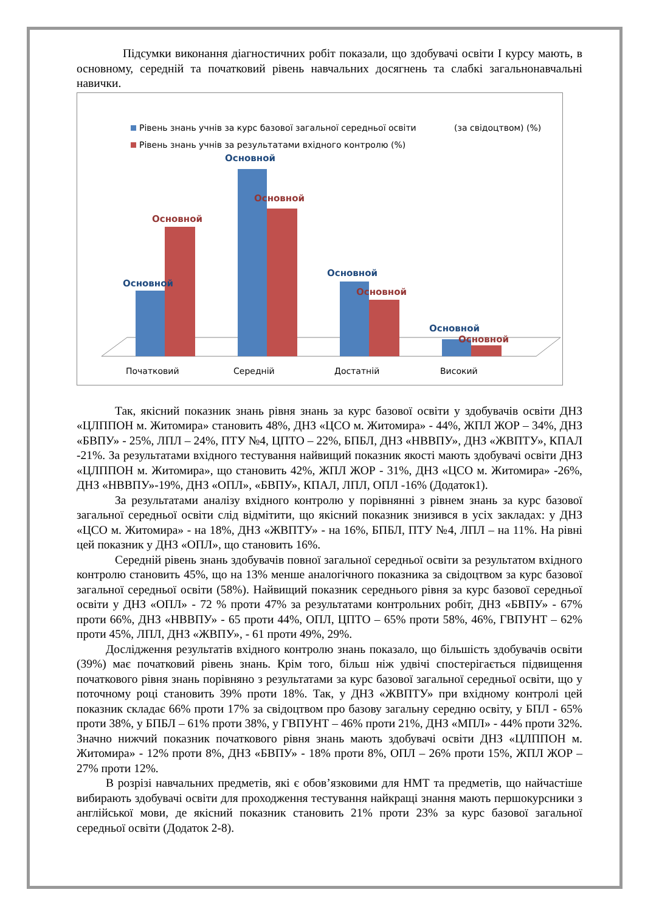Підсумки виконання діагностичних робіт показали, що здобувачі освіти І курсу мають, в основному, середній та початковий рівень навчальних досягнень та слабкі загальнонавчальні навички.
Рівень знань учнів за курс базової загальної середньої освіти
(за свідоцтвом) (%)
Рівень знань учнів за результатами вхідного контролю (%)
Основной
Основной
Основной
Основной
Основной
Основной
Основной
Основной
Початковий
Середній
Достатній
Високий
Так, якісний показник знань рівня знань за курс базової освіти у здобувачів освіти ДНЗ «ЦЛППОН м. Житомира» становить 48%, ДНЗ «ЦСО м. Житомира» - 44%, ЖПЛ ЖОР – 34%, ДНЗ «БВПУ» - 25%, ЛПЛ – 24%, ПТУ №4, ЦПТО – 22%, БПБЛ, ДНЗ «НВВПУ», ДНЗ «ЖВПТУ», КПАЛ -21%. За результатами вхідного тестування найвищий показник якості мають здобувачі освіти ДНЗ «ЦЛППОН м. Житомира», що становить 42%, ЖПЛ ЖОР - 31%, ДНЗ «ЦСО м. Житомира» -26%, ДНЗ «НВВПУ»-19%, ДНЗ «ОПЛ», «БВПУ», КПАЛ, ЛПЛ, ОПЛ -16% (Додаток1).
За результатами аналізу вхідного контролю у порівнянні з рівнем знань за курс базової загальної середньої освіти слід відмітити, що якісний показник знизився в усіх закладах: у ДНЗ «ЦСО м. Житомира» - на 18%, ДНЗ «ЖВПТУ» - на 16%, БПБЛ, ПТУ №4, ЛПЛ – на 11%. На рівні цей показник у ДНЗ «ОПЛ», що становить 16%.
Середній рівень знань здобувачів повної загальної середньої освіти за результатом вхідного контролю становить 45%, що на 13% менше аналогічного показника за свідоцтвом за курс базової загальної середньої освіти (58%). Найвищий показник середнього рівня за курс базової середньої освіти у ДНЗ «ОПЛ» - 72 % проти 47% за результатами контрольних робіт, ДНЗ «БВПУ» - 67% проти 66%, ДНЗ «НВВПУ» - 65 проти 44%, ОПЛ, ЦПТО – 65% проти 58%, 46%, ГВПУНТ – 62% проти 45%, ЛПЛ, ДНЗ «ЖВПУ», - 61 проти 49%, 29%.
Дослідження результатів вхідного контролю знань показало, що більшість здобувачів освіти (39%) має початковий рівень знань. Крім того, більш ніж удвічі спостерігається підвищення початкового рівня знань порівняно з результатами за курс базової загальної середньої освіти, що у поточному році становить 39% проти 18%. Так, у ДНЗ «ЖВПТУ» при вхідному контролі цей показник складає 66% проти 17% за свідоцтвом про базову загальну середню освіту, у БПЛ - 65% проти 38%, у БПБЛ – 61% проти 38%, у ГВПУНТ – 46% проти 21%, ДНЗ «МПЛ» - 44% проти 32%. Значно нижчий показник початкового рівня знань мають здобувачі освіти ДНЗ «ЦЛППОН м. Житомира» - 12% проти 8%, ДНЗ «БВПУ» - 18% проти 8%, ОПЛ – 26% проти 15%, ЖПЛ ЖОР – 27% проти 12%.
В розрізі навчальних предметів, які є обов’язковими для НМТ та предметів, що найчастіше вибирають здобувачі освіти для проходження тестування найкращі знання мають першокурсники з англійської мови, де якісний показник становить 21% проти 23% за курс базової загальної середньої освіти (Додаток 2-8).